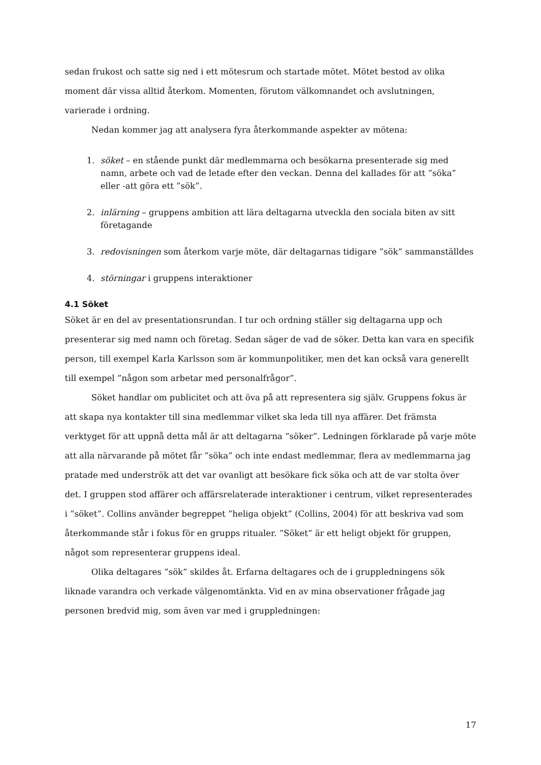sedan frukost och satte sig ned i ett mötesrum och startade mötet. Mötet bestod av olika moment där vissa alltid återkom. Momenten, förutom välkomnandet och avslutningen, varierade i ordning.
Nedan kommer jag att analysera fyra återkommande aspekter av mötena:
1. söket – en stående punkt där medlemmarna och besökarna presenterade sig med namn, arbete och vad de letade efter den veckan. Denna del kallades för att ”söka” eller -att göra ett ”sök”.
2. inlärning – gruppens ambition att lära deltagarna utveckla den sociala biten av sitt företagande
3. redovisningen som återkom varje möte, där deltagarnas tidigare ”sök” sammanställdes
4. störningar i gruppens interaktioner
4.1 Söket
Söket är en del av presentationsrundan. I tur och ordning ställer sig deltagarna upp och presenterar sig med namn och företag. Sedan säger de vad de söker. Detta kan vara en specifik person, till exempel Karla Karlsson som är kommunpolitiker, men det kan också vara generellt till exempel ”någon som arbetar med personalfrågor”.
Söket handlar om publicitet och att öva på att representera sig själv. Gruppens fokus är att skapa nya kontakter till sina medlemmar vilket ska leda till nya affärer. Det främsta verktyget för att uppnå detta mål är att deltagarna ”söker”. Ledningen förklarade på varje möte att alla närvarande på mötet får ”söka” och inte endast medlemmar, flera av medlemmarna jag pratade med underströk att det var ovanligt att besökare fick söka och att de var stolta över det. I gruppen stod affärer och affärsrelaterade interaktioner i centrum, vilket representerades i ”söket”. Collins använder begreppet ”heliga objekt” (Collins, 2004) för att beskriva vad som återkommande står i fokus för en grupps ritualer. ”Söket” är ett heligt objekt för gruppen, något som representerar gruppens ideal.
Olika deltagares ”sök” skildes åt. Erfarna deltagares och de i gruppledningens sök liknade varandra och verkade välgenomtänkta. Vid en av mina observationer frågade jag personen bredvid mig, som även var med i gruppledningen:
17